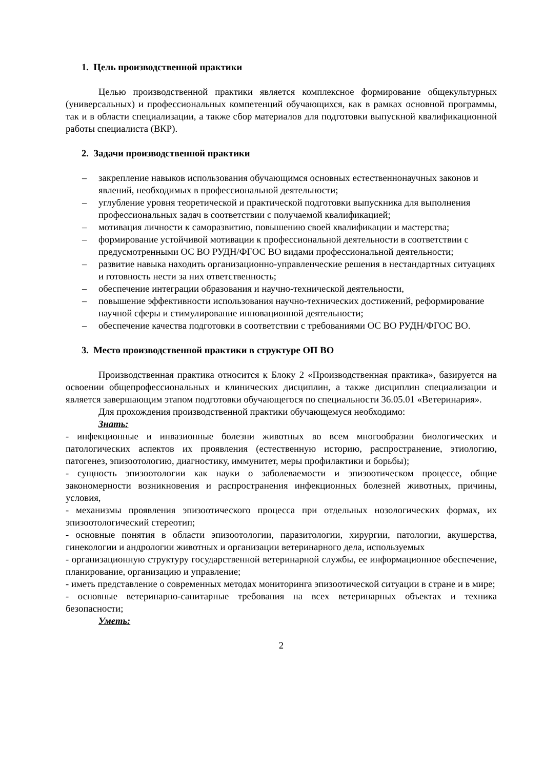1. Цель производственной практики
Целью производственной практики является комплексное формирование общекультурных (универсальных) и профессиональных компетенций обучающихся, как в рамках основной программы, так и в области специализации, а также сбор материалов для подготовки выпускной квалификационной работы специалиста (ВКР).
2. Задачи производственной практики
– закрепление навыков использования обучающимся основных естественнонаучных законов и явлений, необходимых в профессиональной деятельности;
– углубление уровня теоретической и практической подготовки выпускника для выполнения профессиональных задач в соответствии с получаемой квалификацией;
– мотивация личности к саморазвитию, повышению своей квалификации и мастерства;
– формирование устойчивой мотивации к профессиональной деятельности в соответствии с предусмотренными ОС ВО РУДН/ФГОС ВО видами профессиональной деятельности;
– развитие навыка находить организационно-управленческие решения в нестандартных ситуациях и готовность нести за них ответственность;
– обеспечение интеграции образования и научно-технической деятельности,
– повышение эффективности использования научно-технических достижений, реформирование научной сферы и стимулирование инновационной деятельности;
– обеспечение качества подготовки в соответствии с требованиями ОС ВО РУДН/ФГОС ВО.
3. Место производственной практики в структуре ОП ВО
Производственная практика относится к Блоку 2 «Производственная практика», базируется на освоении общепрофессиональных и клинических дисциплин, а также дисциплин специализации и является завершающим этапом подготовки обучающегося по специальности 36.05.01 «Ветеринария».
Для прохождения производственной практики обучающемуся необходимо:
Знать:
- инфекционные и инвазионные болезни животных во всем многообразии биологических и патологических аспектов их проявления (естественную историю, распространение, этиологию, патогенез, эпизоотологию, диагностику, иммунитет, меры профилактики и борьбы);
- сущность эпизоотологии как науки о заболеваемости и эпизоотическом процессе, общие закономерности возникновения и распространения инфекционных болезней животных, причины, условия,
- механизмы проявления эпизоотического процесса при отдельных нозологических формах, их эпизоотологический стереотип;
- основные понятия в области эпизоотологии, паразитологии, хирургии, патологии, акушерства, гинекологии и андрологии животных и организации ветеринарного дела, используемых
- организационную структуру государственной ветеринарной службы, ее информационное обеспечение, планирование, организацию и управление;
- иметь представление о современных методах мониторинга эпизоотической ситуации в стране и в мире;
- основные ветеринарно-санитарные требования на всех ветеринарных объектах и техника безопасности;
Уметь:
2